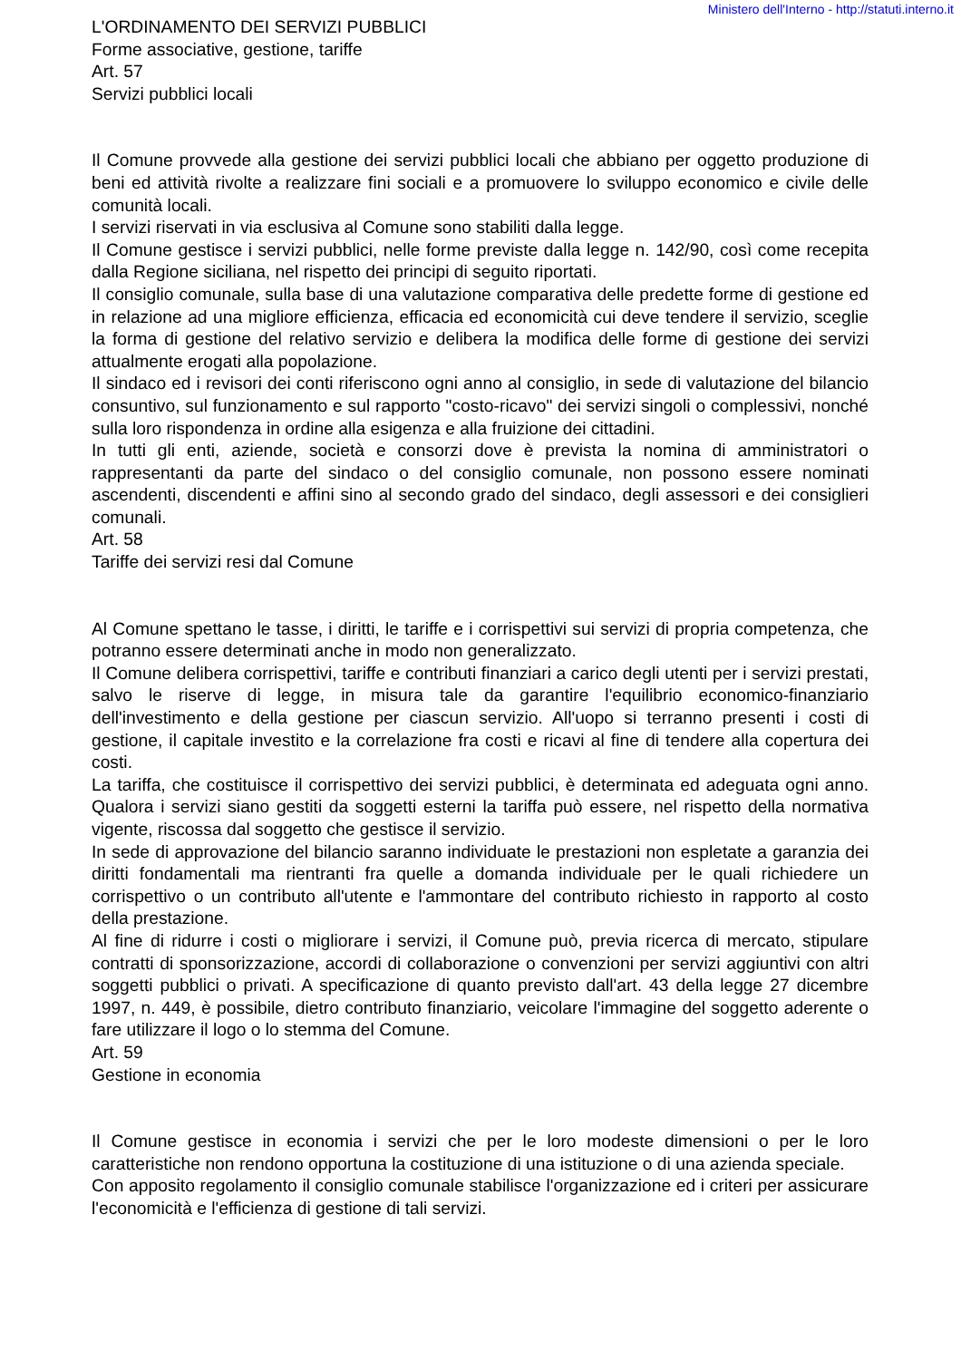Ministero dell'Interno - http://statuti.interno.it
L'ORDINAMENTO DEI SERVIZI PUBBLICI
Forme associative, gestione, tariffe
Art. 57
Servizi pubblici locali
Il Comune provvede alla gestione dei servizi pubblici locali che abbiano per oggetto produzione di beni ed attività rivolte a realizzare fini sociali e a promuovere lo sviluppo economico e civile delle comunità locali.
I servizi riservati in via esclusiva al Comune sono stabiliti dalla legge.
Il Comune gestisce i servizi pubblici, nelle forme previste dalla legge n. 142/90, così come recepita dalla Regione siciliana, nel rispetto dei principi di seguito riportati.
Il consiglio comunale, sulla base di una valutazione comparativa delle predette forme di gestione ed in relazione ad una migliore efficienza, efficacia ed economicità cui deve tendere il servizio, sceglie la forma di gestione del relativo servizio e delibera la modifica delle forme di gestione dei servizi attualmente erogati alla popolazione.
Il sindaco ed i revisori dei conti riferiscono ogni anno al consiglio, in sede di valutazione del bilancio consuntivo, sul funzionamento e sul rapporto "costo-ricavo" dei servizi singoli o complessivi, nonché sulla loro rispondenza in ordine alla esigenza e alla fruizione dei cittadini.
In tutti gli enti, aziende, società e consorzi dove è prevista la nomina di amministratori o rappresentanti da parte del sindaco o del consiglio comunale, non possono essere nominati ascendenti, discendenti e affini sino al secondo grado del sindaco, degli assessori e dei consiglieri comunali.
Art. 58
Tariffe dei servizi resi dal Comune
Al Comune spettano le tasse, i diritti, le tariffe e i corrispettivi sui servizi di propria competenza, che potranno essere determinati anche in modo non generalizzato.
Il Comune delibera corrispettivi, tariffe e contributi finanziari a carico degli utenti per i servizi prestati, salvo le riserve di legge, in misura tale da garantire l'equilibrio economico-finanziario dell'investimento e della gestione per ciascun servizio. All'uopo si terranno presenti i costi di gestione, il capitale investito e la correlazione fra costi e ricavi al fine di tendere alla copertura dei costi.
La tariffa, che costituisce il corrispettivo dei servizi pubblici, è determinata ed adeguata ogni anno. Qualora i servizi siano gestiti da soggetti esterni la tariffa può essere, nel rispetto della normativa vigente, riscossa dal soggetto che gestisce il servizio.
In sede di approvazione del bilancio saranno individuate le prestazioni non espletate a garanzia dei diritti fondamentali ma rientranti fra quelle a domanda individuale per le quali richiedere un corrispettivo o un contributo all'utente e l'ammontare del contributo richiesto in rapporto al costo della prestazione.
Al fine di ridurre i costi o migliorare i servizi, il Comune può, previa ricerca di mercato, stipulare contratti di sponsorizzazione, accordi di collaborazione o convenzioni per servizi aggiuntivi con altri soggetti pubblici o privati. A specificazione di quanto previsto dall'art. 43 della legge 27 dicembre 1997, n. 449, è possibile, dietro contributo finanziario, veicolare l'immagine del soggetto aderente o fare utilizzare il logo o lo stemma del Comune.
Art. 59
Gestione in economia
Il Comune gestisce in economia i servizi che per le loro modeste dimensioni o per le loro caratteristiche non rendono opportuna la costituzione di una istituzione o di una azienda speciale.
Con apposito regolamento il consiglio comunale stabilisce l'organizzazione ed i criteri per assicurare l'economicità e l'efficienza di gestione di tali servizi.